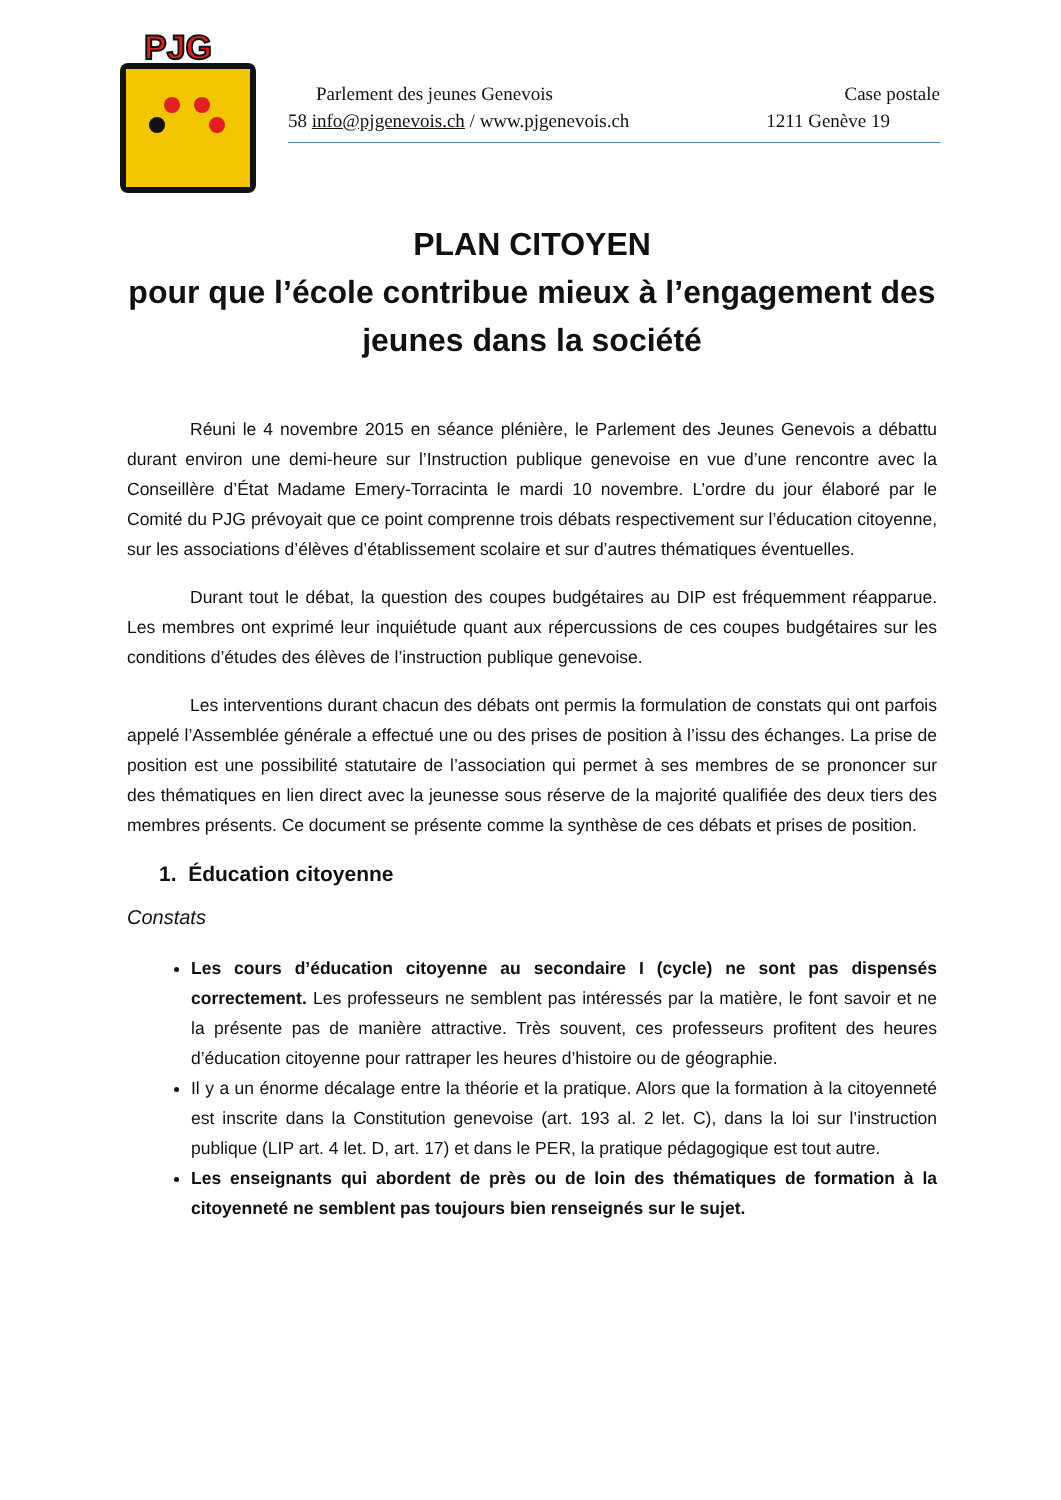PJG
Parlement des jeunes Genevois Case postale
58 info@pjgenevois.ch / www.pjgenevois.ch 1211 Genève 19
PLAN CITOYEN
pour que l’école contribue mieux à l’engagement des jeunes dans la société
Réuni le 4 novembre 2015 en séance plénière, le Parlement des Jeunes Genevois a débattu durant environ une demi-heure sur l’Instruction publique genevoise en vue d’une rencontre avec la Conseillère d’État Madame Emery-Torracinta le mardi 10 novembre. L’ordre du jour élaboré par le Comité du PJG prévoyait que ce point comprenne trois débats respectivement sur l’éducation citoyenne, sur les associations d’élèves d’établissement scolaire et sur d’autres thématiques éventuelles.
Durant tout le débat, la question des coupes budgétaires au DIP est fréquemment réapparue. Les membres ont exprimé leur inquiétude quant aux répercussions de ces coupes budgétaires sur les conditions d’études des élèves de l’instruction publique genevoise.
Les interventions durant chacun des débats ont permis la formulation de constats qui ont parfois appelé l’Assemblée générale a effectué une ou des prises de position à l’issu des échanges. La prise de position est une possibilité statutaire de l’association qui permet à ses membres de se prononcer sur des thématiques en lien direct avec la jeunesse sous réserve de la majorité qualifiée des deux tiers des membres présents. Ce document se présente comme la synthèse de ces débats et prises de position.
1. Éducation citoyenne
Constats
Les cours d’éducation citoyenne au secondaire I (cycle) ne sont pas dispensés correctement. Les professeurs ne semblent pas intéressés par la matière, le font savoir et ne la présente pas de manière attractive. Très souvent, ces professeurs profitent des heures d’éducation citoyenne pour rattraper les heures d’histoire ou de géographie.
Il y a un énorme décalage entre la théorie et la pratique. Alors que la formation à la citoyenneté est inscrite dans la Constitution genevoise (art. 193 al. 2 let. C), dans la loi sur l’instruction publique (LIP art. 4 let. D, art. 17) et dans le PER, la pratique pédagogique est tout autre.
Les enseignants qui abordent de près ou de loin des thématiques de formation à la citoyenneté ne semblent pas toujours bien renseignés sur le sujet.